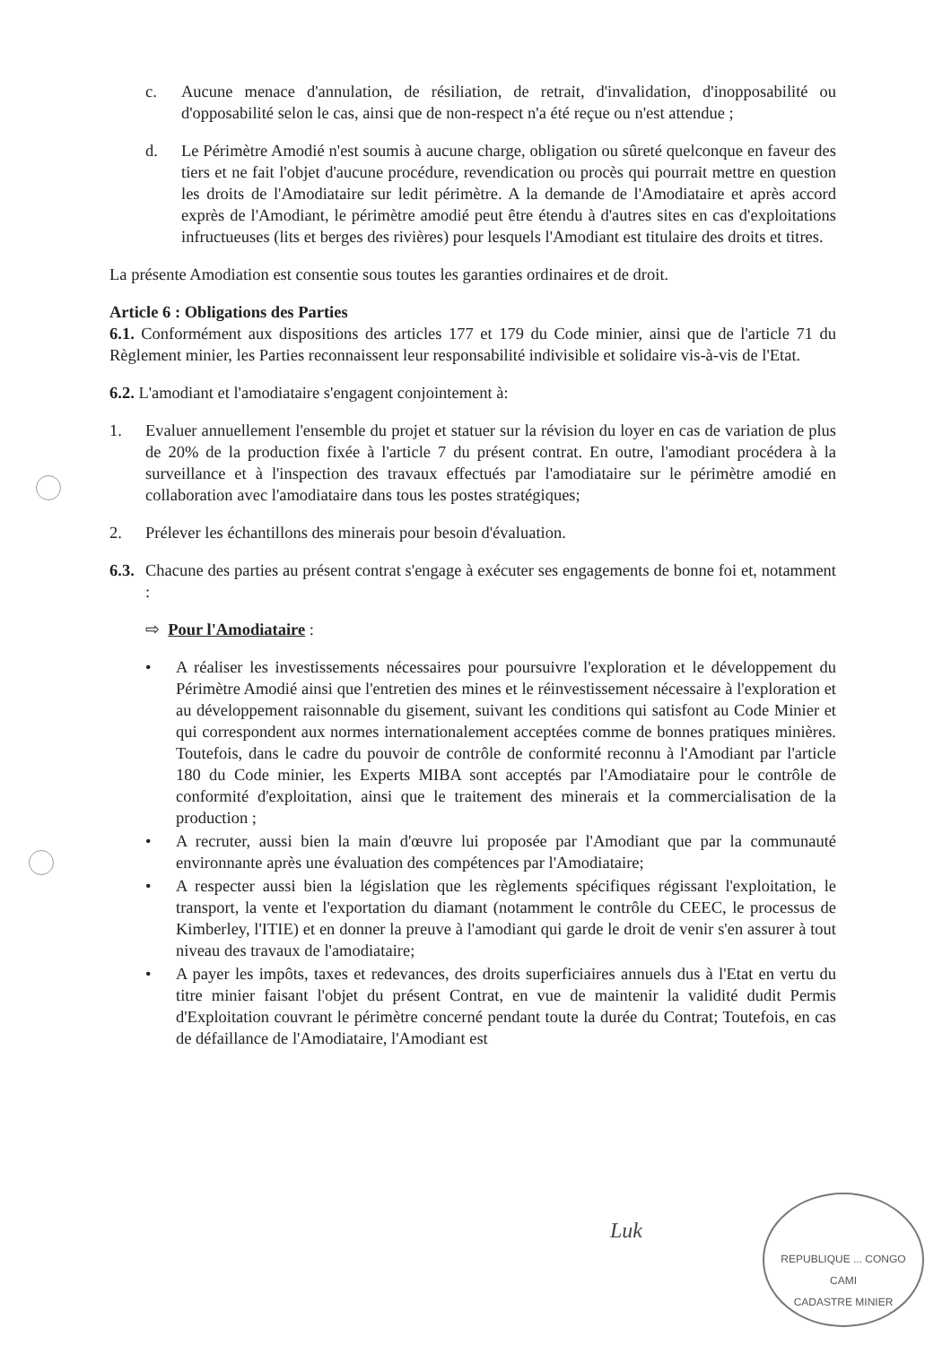c. Aucune menace d'annulation, de résiliation, de retrait, d'invalidation, d'inopposabilité ou d'opposabilité selon le cas, ainsi que de non-respect n'a été reçue ou n'est attendue ;
d. Le Périmètre Amodié n'est soumis à aucune charge, obligation ou sûreté quelconque en faveur des tiers et ne fait l'objet d'aucune procédure, revendication ou procès qui pourrait mettre en question les droits de l'Amodiataire sur ledit périmètre. A la demande de l'Amodiataire et après accord exprès de l'Amodiant, le périmètre amodié peut être étendu à d'autres sites en cas d'exploitations infructueuses (lits et berges des rivières) pour lesquels l'Amodiant est titulaire des droits et titres.
La présente Amodiation est consentie sous toutes les garanties ordinaires et de droit.
Article 6 : Obligations des Parties
6.1. Conformément aux dispositions des articles 177 et 179 du Code minier, ainsi que de l'article 71 du Règlement minier, les Parties reconnaissent leur responsabilité indivisible et solidaire vis-à-vis de l'Etat.
6.2. L'amodiant et l'amodiataire s'engagent conjointement à:
1. Evaluer annuellement l'ensemble du projet et statuer sur la révision du loyer en cas de variation de plus de 20% de la production fixée à l'article 7 du présent contrat. En outre, l'amodiant procédera à la surveillance et à l'inspection des travaux effectués par l'amodiataire sur le périmètre amodié en collaboration avec l'amodiataire dans tous les postes stratégiques;
2. Prélever les échantillons des minerais pour besoin d'évaluation.
6.3. Chacune des parties au présent contrat s'engage à exécuter ses engagements de bonne foi et, notamment :
⇨ Pour l'Amodiataire :
• A réaliser les investissements nécessaires pour poursuivre l'exploration et le développement du Périmètre Amodié ainsi que l'entretien des mines et le réinvestissement nécessaire à l'exploration et au développement raisonnable du gisement, suivant les conditions qui satisfont au Code Minier et qui correspondent aux normes internationalement acceptées comme de bonnes pratiques minières. Toutefois, dans le cadre du pouvoir de contrôle de conformité reconnu à l'Amodiant par l'article 180 du Code minier, les Experts MIBA sont acceptés par l'Amodiataire pour le contrôle de conformité d'exploitation, ainsi que le traitement des minerais et la commercialisation de la production ;
• A recruter, aussi bien la main d'œuvre lui proposée par l'Amodiant que par la communauté environnante après une évaluation des compétences par l'Amodiataire;
• A respecter aussi bien la législation que les règlements spécifiques régissant l'exploitation, le transport, la vente et l'exportation du diamant (notamment le contrôle du CEEC, le processus de Kimberley, l'ITIE) et en donner la preuve à l'amodiant qui garde le droit de venir s'en assurer à tout niveau des travaux de l'amodiataire;
• A payer les impôts, taxes et redevances, des droits superficiaires annuels dus à l'Etat en vertu du titre minier faisant l'objet du présent Contrat, en vue de maintenir la validité dudit Permis d'Exploitation couvrant le périmètre concerné pendant toute la durée du Contrat; Toutefois, en cas de défaillance de l'Amodiataire, l'Amodiant est
Luk
REPUBLIQUE ... CONGO
CAMI
CADASTRE MINIER